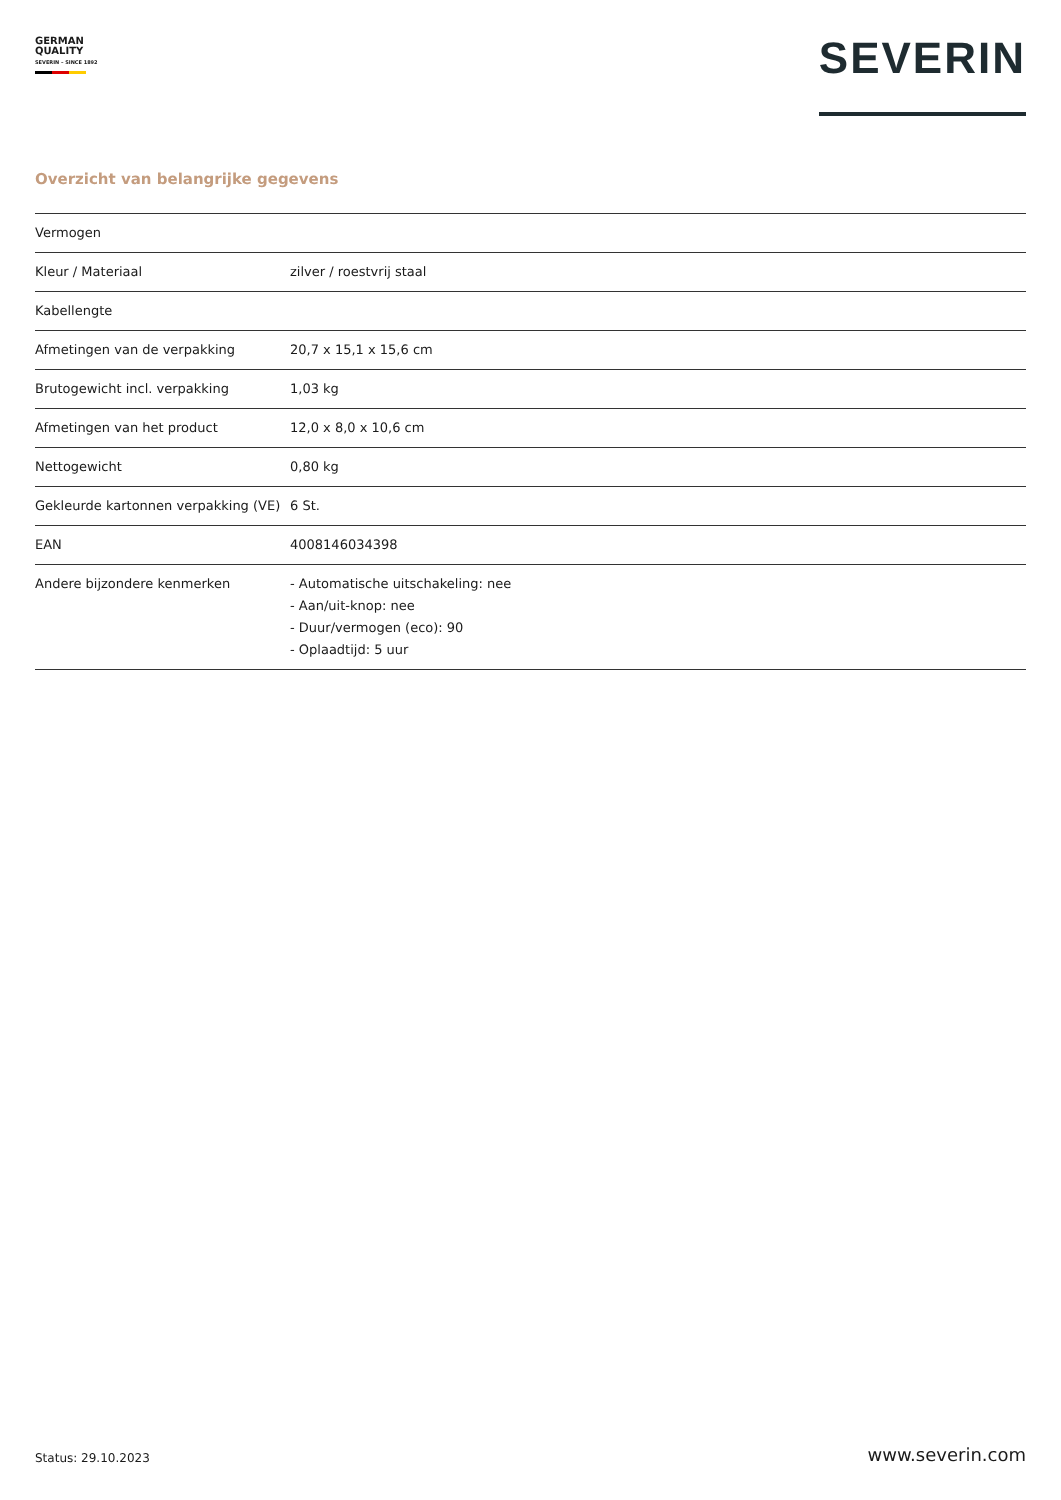GERMAN
QUALITY
SEVERIN – SINCE 1892
SEVERIN
Overzicht van belangrijke gegevens
| Vermogen | |
| Kleur / Materiaal | zilver / roestvrij staal |
| Kabellengte | |
| Afmetingen van de verpakking | 20,7 x 15,1 x 15,6 cm |
| Brutogewicht incl. verpakking | 1,03 kg |
| Afmetingen van het product | 12,0 x 8,0 x 10,6 cm |
| Nettogewicht | 0,80 kg |
| Gekleurde kartonnen verpakking (VE) | 6 St. |
| EAN | 4008146034398 |
| Andere bijzondere kenmerken | - Automatische uitschakeling: nee - Aan/uit-knop: nee - Duur/vermogen (eco): 90 - Oplaadtijd: 5 uur |
Status: 29.10.2023 www.severin.com